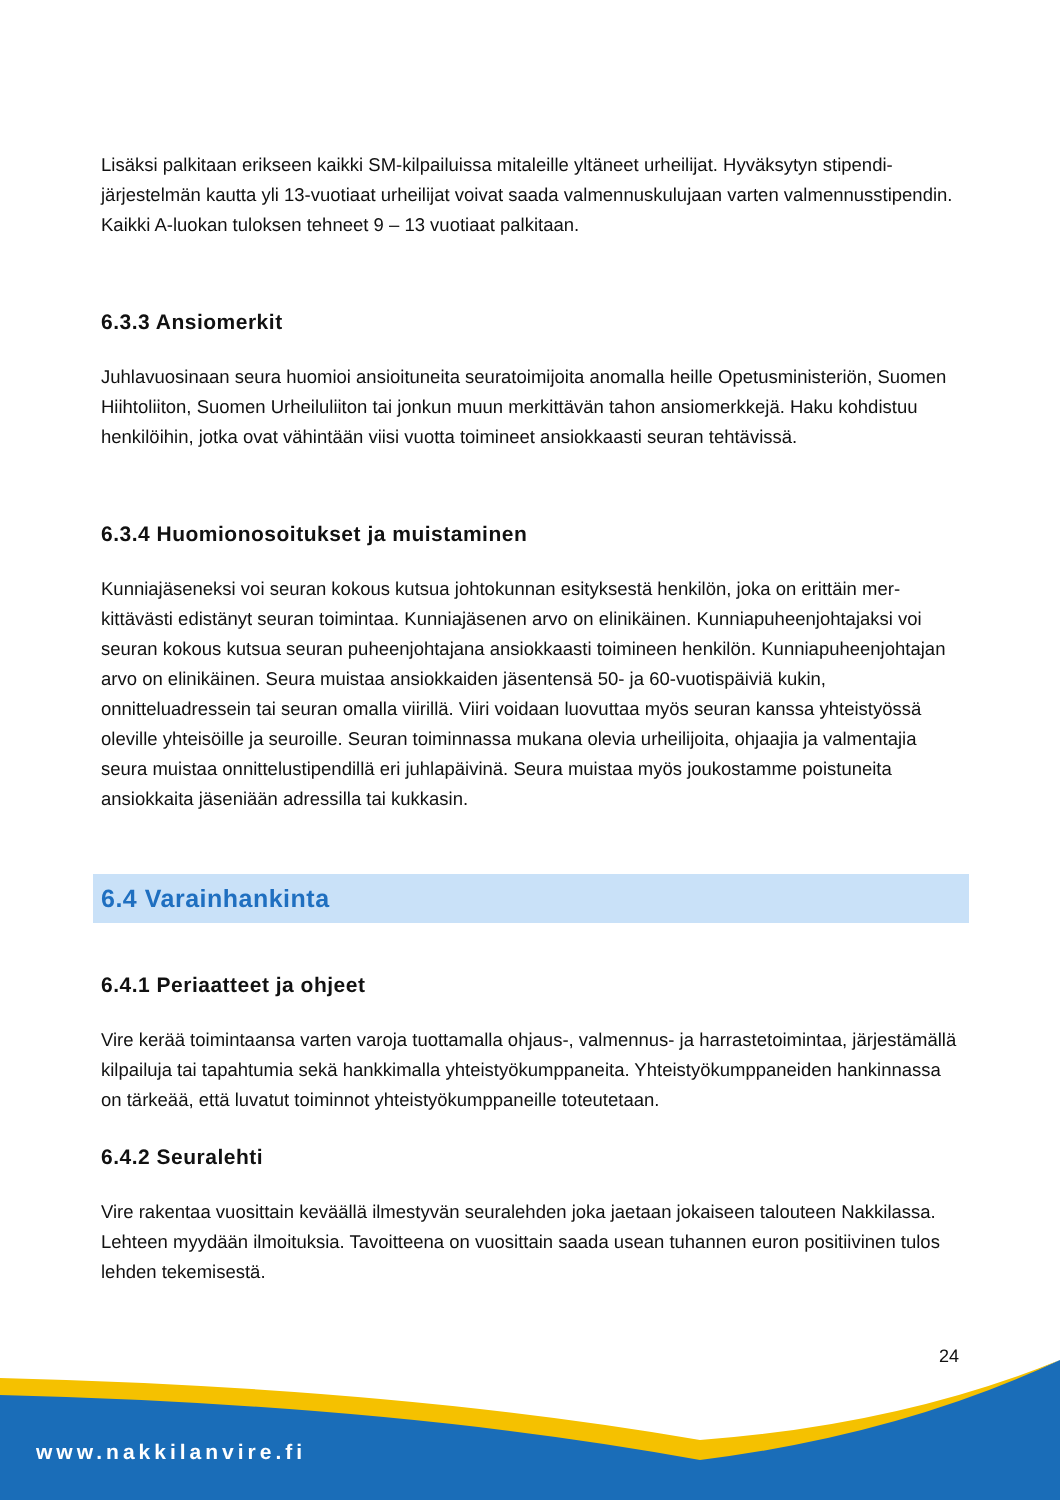Lisäksi palkitaan erikseen kaikki SM-kilpailuissa mitaleille yltäneet urheilijat. Hyväksytyn stipendi­järjestelmän kautta yli 13-vuotiaat urheilijat voivat saada valmennuskulujaan varten valmennus­stipendin. Kaikki A-luokan tuloksen tehneet 9 – 13 vuotiaat palkitaan.
6.3.3 Ansiomerkit
Juhlavuosinaan seura huomioi ansioituneita seuratoimijoita anomalla heille Opetusministeriön, Suomen Hiihtoliiton, Suomen Urheiluliiton tai jonkun muun merkittävän tahon ansiomerkkejä. Haku kohdistuu henkilöihin, jotka ovat vähintään viisi vuotta toimineet ansiokkaasti seuran tehtä­vissä.
6.3.4 Huomionosoitukset ja muistaminen
Kunniajäseneksi voi seuran kokous kutsua johtokunnan esityksestä henkilön, joka on erittäin mer­kittävästi edistänyt seuran toimintaa. Kunniajäsenen arvo on elinikäinen. Kunniapuheenjohtajaksi voi seuran kokous kutsua seuran puheenjohtajana ansiokkaasti toimineen henkilön. Kunniapu­heenjohtajan arvo on elinikäinen. Seura muistaa ansiokkaiden jäsentensä 50- ja 60-vuotispäiviä kukin, onnitteluadressein tai seuran omalla viirillä. Viiri voidaan luovuttaa myös seuran kanssa yh­teistyössä oleville yhteisöille ja seuroille. Seuran toiminnassa mukana olevia urheilijoita, ohjaajia ja valmentajia seura muistaa onnittelustipendillä eri juhlapäivinä. Seura muistaa myös joukostamme poistuneita ansiokkaita jäseniään adressilla tai kukkasin.
6.4 Varainhankinta
6.4.1 Periaatteet ja ohjeet
Vire kerää toimintaansa varten varoja tuottamalla ohjaus-, valmennus- ja harrastetoimintaa, jär­jestämällä kilpailuja tai tapahtumia sekä hankkimalla yhteistyökumppaneita. Yhteistyökumppanei­den hankinnassa on tärkeää, että luvatut toiminnot yhteistyökumppaneille toteutetaan.
6.4.2 Seuralehti
Vire rakentaa vuosittain keväällä ilmestyvän seuralehden joka jaetaan jokaiseen talouteen Nakki­lassa. Lehteen myydään ilmoituksia. Tavoitteena on vuosittain saada usean tuhannen euron posi­tiivinen tulos lehden tekemisestä.
24
www.nakkilanvire.fi